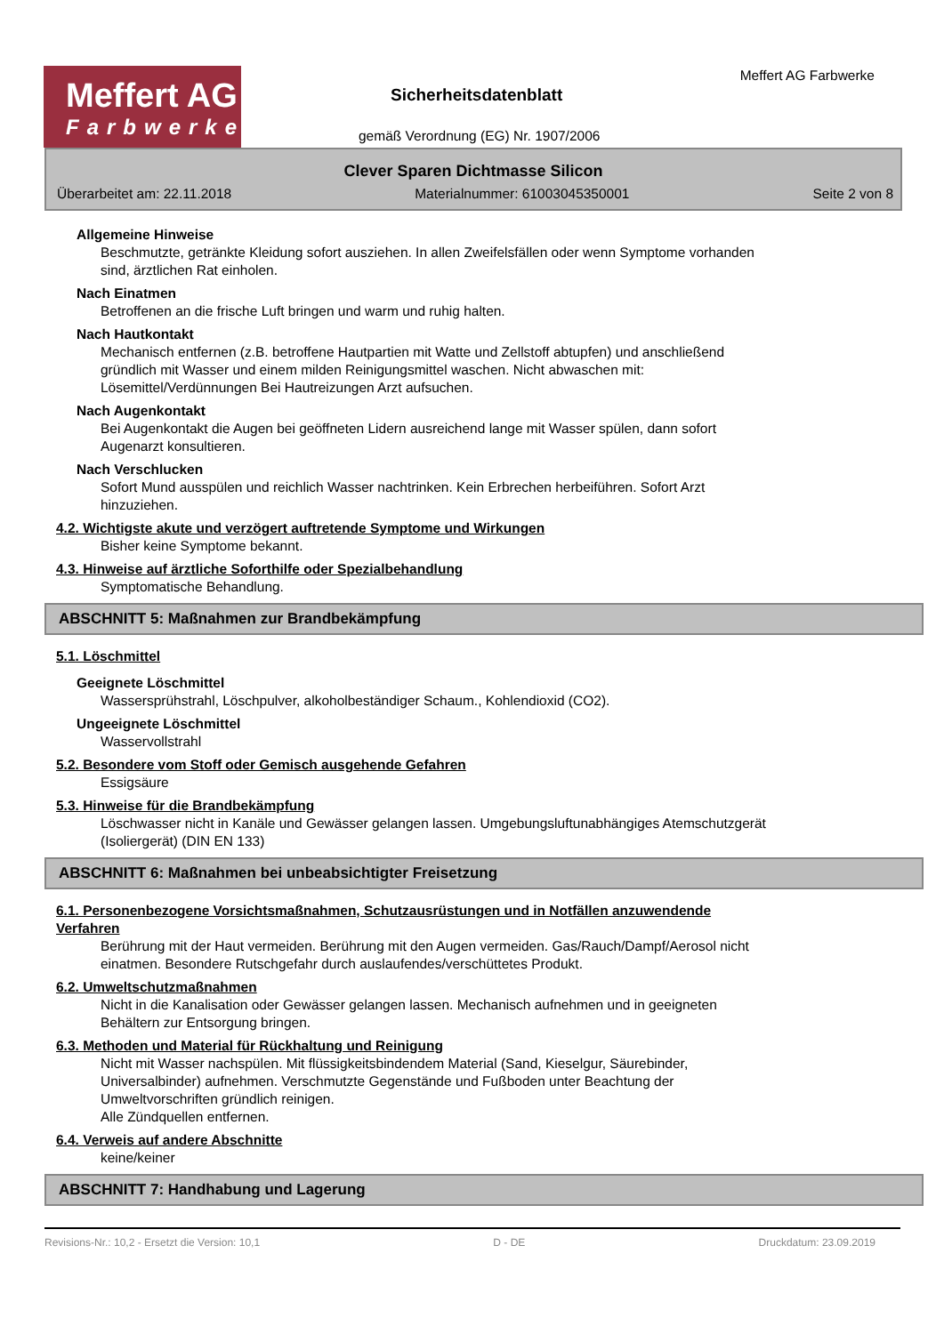Meffert AG
Farbwerke
Sicherheitsdatenblatt
gemäß Verordnung (EG) Nr. 1907/2006
Meffert AG Farbwerke
Clever Sparen Dichtmasse Silicon
Überarbeitet am: 22.11.2018 Materialnummer: 61003045350001 Seite 2 von 8
Allgemeine Hinweise
Beschmutzte, getränkte Kleidung sofort ausziehen. In allen Zweifelsfällen oder wenn Symptome vorhanden
sind, ärztlichen Rat einholen.
Nach Einatmen
Betroffenen an die frische Luft bringen und warm und ruhig halten.
Nach Hautkontakt
Mechanisch entfernen (z.B. betroffene Hautpartien mit Watte und Zellstoff abtupfen) und anschließend
gründlich mit Wasser und einem milden Reinigungsmittel waschen. Nicht abwaschen mit:
Lösemittel/Verdünnungen Bei Hautreizungen Arzt aufsuchen.
Nach Augenkontakt
Bei Augenkontakt die Augen bei geöffneten Lidern ausreichend lange mit Wasser spülen, dann sofort
Augenarzt konsultieren.
Nach Verschlucken
Sofort Mund ausspülen und reichlich Wasser nachtrinken. Kein Erbrechen herbeiführen. Sofort Arzt
hinzuziehen.
4.2. Wichtigste akute und verzögert auftretende Symptome und Wirkungen
Bisher keine Symptome bekannt.
4.3. Hinweise auf ärztliche Soforthilfe oder Spezialbehandlung
Symptomatische Behandlung.
ABSCHNITT 5: Maßnahmen zur Brandbekämpfung
5.1. Löschmittel
Geeignete Löschmittel
Wassersprühstrahl, Löschpulver, alkoholbeständiger Schaum., Kohlendioxid (CO2).
Ungeeignete Löschmittel
Wasservollstrahl
5.2. Besondere vom Stoff oder Gemisch ausgehende Gefahren
Essigsäure
5.3. Hinweise für die Brandbekämpfung
Löschwasser nicht in Kanäle und Gewässer gelangen lassen. Umgebungsluftunabhängiges Atemschutzgerät
(Isoliergerät) (DIN EN 133)
ABSCHNITT 6: Maßnahmen bei unbeabsichtigter Freisetzung
6.1. Personenbezogene Vorsichtsmaßnahmen, Schutzausrüstungen und in Notfällen anzuwendende
Verfahren
Berührung mit der Haut vermeiden. Berührung mit den Augen vermeiden. Gas/Rauch/Dampf/Aerosol nicht
einatmen. Besondere Rutschgefahr durch auslaufendes/verschüttetes Produkt.
6.2. Umweltschutzmaßnahmen
Nicht in die Kanalisation oder Gewässer gelangen lassen. Mechanisch aufnehmen und in geeigneten
Behältern zur Entsorgung bringen.
6.3. Methoden und Material für Rückhaltung und Reinigung
Nicht mit Wasser nachspülen. Mit flüssigkeitsbindendem Material (Sand, Kieselgur, Säurebinder,
Universalbinder) aufnehmen. Verschmutzte Gegenstände und Fußboden unter Beachtung der
Umweltvorschriften gründlich reinigen.
Alle Zündquellen entfernen.
6.4. Verweis auf andere Abschnitte
keine/keiner
ABSCHNITT 7: Handhabung und Lagerung
Revisions-Nr.: 10,2 - Ersetzt die Version: 10,1 D - DE Druckdatum: 23.09.2019